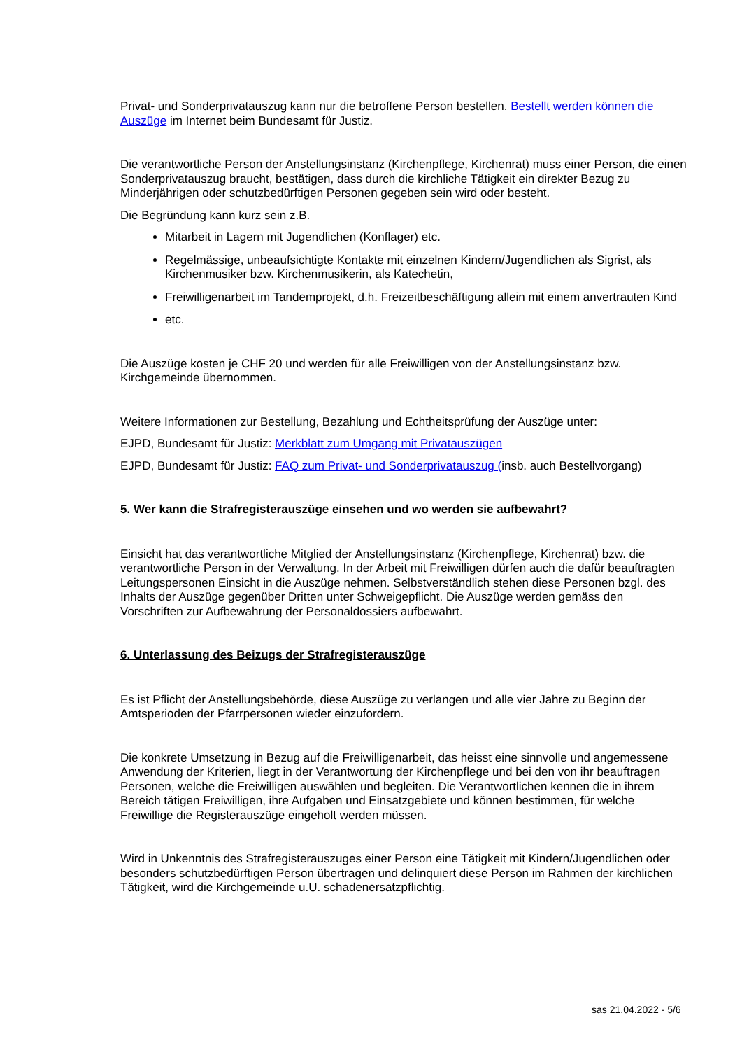Privat- und Sonderprivatauszug kann nur die betroffene Person bestellen. Bestellt werden können die Auszüge im Internet beim Bundesamt für Justiz.
Die verantwortliche Person der Anstellungsinstanz (Kirchenpflege, Kirchenrat) muss einer Person, die einen Sonderprivatauszug braucht, bestätigen, dass durch die kirchliche Tätigkeit ein direkter Bezug zu Minderjährigen oder schutzbedürftigen Personen gegeben sein wird oder besteht.
Die Begründung kann kurz sein z.B.
Mitarbeit in Lagern mit Jugendlichen (Konflager) etc.
Regelmässige, unbeaufsichtigte Kontakte mit einzelnen Kindern/Jugendlichen als Sigrist, als Kirchenmusiker bzw. Kirchenmusikerin, als Katechetin,
Freiwilligenarbeit im Tandemprojekt, d.h. Freizeitbeschäftigung allein mit einem anvertrauten Kind
etc.
Die Auszüge kosten je CHF 20 und werden für alle Freiwilligen von der Anstellungsinstanz bzw. Kirchgemeinde übernommen.
Weitere Informationen zur Bestellung, Bezahlung und Echtheitsprüfung der Auszüge unter:
EJPD, Bundesamt für Justiz: Merkblatt zum Umgang mit Privatauszügen
EJPD, Bundesamt für Justiz: FAQ zum Privat- und Sonderprivatauszug (insb. auch Bestellvorgang)
5. Wer kann die Strafregisterauszüge einsehen und wo werden sie aufbewahrt?
Einsicht hat das verantwortliche Mitglied der Anstellungsinstanz (Kirchenpflege, Kirchenrat) bzw. die verantwortliche Person in der Verwaltung. In der Arbeit mit Freiwilligen dürfen auch die dafür beauftragten Leitungspersonen Einsicht in die Auszüge nehmen. Selbstverständlich stehen diese Personen bzgl. des Inhalts der Auszüge gegenüber Dritten unter Schweigepflicht. Die Auszüge werden gemäss den Vorschriften zur Aufbewahrung der Personaldossiers aufbewahrt.
6. Unterlassung des Beizugs der Strafregisterauszüge
Es ist Pflicht der Anstellungsbehörde, diese Auszüge zu verlangen und alle vier Jahre zu Beginn der Amtsperioden der Pfarrpersonen wieder einzufordern.
Die konkrete Umsetzung in Bezug auf die Freiwilligenarbeit, das heisst eine sinnvolle und angemessene Anwendung der Kriterien, liegt in der Verantwortung der Kirchenpflege und bei den von ihr beauftragen Personen, welche die Freiwilligen auswählen und begleiten. Die Verantwortlichen kennen die in ihrem Bereich tätigen Freiwilligen, ihre Aufgaben und Einsatzgebiete und können bestimmen, für welche Freiwillige die Registerauszüge eingeholt werden müssen.
Wird in Unkenntnis des Strafregisterauszuges einer Person eine Tätigkeit mit Kindern/Jugendlichen oder besonders schutzbedürftigen Person übertragen und delinquiert diese Person im Rahmen der kirchlichen Tätigkeit, wird die Kirchgemeinde u.U. schadenersatzpflichtig.
sas 21.04.2022 - 5/6